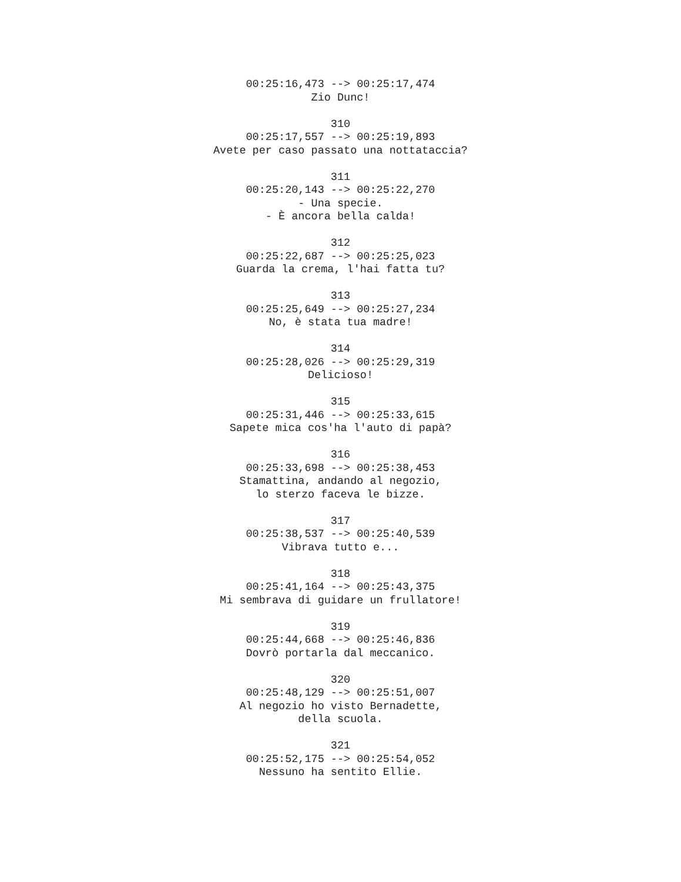00:25:16,473 --> 00:25:17,474
Zio Dunc!
310
00:25:17,557 --> 00:25:19,893
Avete per caso passato una nottataccia?
311
00:25:20,143 --> 00:25:22,270
- Una specie.
- È ancora bella calda!
312
00:25:22,687 --> 00:25:25,023
Guarda la crema, l'hai fatta tu?
313
00:25:25,649 --> 00:25:27,234
No, è stata tua madre!
314
00:25:28,026 --> 00:25:29,319
Delicioso!
315
00:25:31,446 --> 00:25:33,615
Sapete mica cos'ha l'auto di papà?
316
00:25:33,698 --> 00:25:38,453
Stamattina, andando al negozio,
lo sterzo faceva le bizze.
317
00:25:38,537 --> 00:25:40,539
Vibrava tutto e...
318
00:25:41,164 --> 00:25:43,375
Mi sembrava di guidare un frullatore!
319
00:25:44,668 --> 00:25:46,836
Dovrò portarla dal meccanico.
320
00:25:48,129 --> 00:25:51,007
Al negozio ho visto Bernadette,
della scuola.
321
00:25:52,175 --> 00:25:54,052
Nessuno ha sentito Ellie.